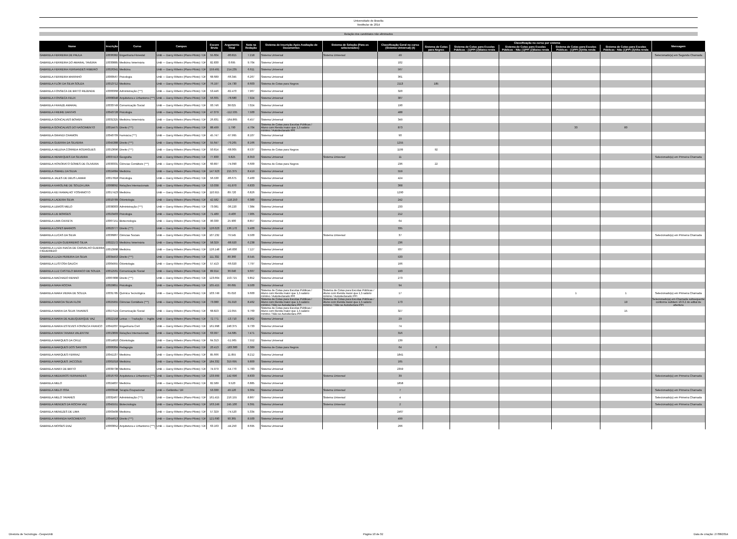Universidade de Brasília
Vestibular de 2014
Relação dos candidatos não eliminados
| Nome | Inscrição | Curso | Campus | Escore Bruto | Argumento Final | Nota na Redação | Sistema de Inscrição Após Avaliação de Documentos | Sistema de Seleção (Para os selecionados) | Classificação Geral no curso (Sistema Universal) (4) | Classificação no curso por sistema | | | | | Mensagem |
| --- | --- | --- | --- | --- | --- | --- | --- | --- | --- | --- | --- | --- | --- | --- | --- |
| | | | | | | | | | | Sistema de Cotas para Negros | Sistema de Cotas para Escolas Públicas - (1)PPI (2)Baixa renda | Sistema de Cotas para Escolas Públicas - Não (1)PPI (2)Baixa renda | Sistema de Cotas para Escolas Públicas - (1)PPI (3)Alta renda | Sistema de Cotas para Escolas Públicas - Não (1)PPI (3)Alta renda | |
| GABRIELA FERREIRA DE PAULA | 10036382 | Engenharia Florestal | UnB — Darcy Ribeiro (Plano Piloto) / DF | 55.604 | -80.815 | 7.218 | Sistema Universal | Sistema Universal | 49 | | | | | | Selecionado(a) em Segunda Chamada |
| GABRIELA FERREIRA DO AMARAL TAVEIRA | 10030885 | Medicina Veterinária | UnB — Darcy Ribeiro (Plano Piloto) / DF | 82.830 | 0.695 | 9.704 | Sistema Universal | | 102 | | | | | | |
| GABRIELA FERREIRA FERNANDES RIBEIRO | 10026341 | Medicina | UnB — Darcy Ribeiro (Plano Piloto) / DF | 159.491 | 214.235 | 6.611 | Sistema Universal | | 567 | | | | | | |
| GABRIELA FERREIRA MARINHO | 10000567 | Psicologia | UnB — Darcy Ribeiro (Plano Piloto) / DF | 68.689 | -66.345 | 6.267 | Sistema Universal | | 361 | | | | | | |
| GABRIELA FLOR DA SILVA SOUZA | 10013712 | Medicina | UnB — Darcy Ribeiro (Plano Piloto) / DF | 76.197 | -24.730 | 8.603 | Sistema de Cotas para Negros | | 2113 | 185 | | | | | |
| GABRIELA FONSECA DE BRITO REZENDE | 10000368 | Administração (***) | UnB — Darcy Ribeiro (Plano Piloto) / DF | 53.446 | -82.470 | 7.967 | Sistema Universal | | 320 | | | | | | |
| GABRIELA FONSECA FELIX | 10008348 | Arquitetura e Urbanismo (***) | UnB — Darcy Ribeiro (Plano Piloto) / DF | 56.665 | -78.680 | 7.924 | Sistema Universal | | 307 | | | | | | |
| GABRIELA FRANZE AMARAL | 10033749 | Comunicação Social | UnB — Darcy Ribeiro (Plano Piloto) / DF | 93.746 | 38.025 | 7.024 | Sistema Universal | | 190 | | | | | | |
| GABRIELA FREIRE DANTAS | 10043728 | Psicologia | UnB — Darcy Ribeiro (Plano Piloto) / DF | 47.079 | -112.535 | 7.500 | Sistema Universal | | 488 | | | | | | |
| GABRIELA GONCALVES BOWEN | 10031325 | Medicina Veterinária | UnB — Darcy Ribeiro (Plano Piloto) / DF | 26.831 | -164.865 | 6.457 | Sistema Universal | | 349 | | | | | | |
| GABRIELA GONCALVES DO NASCIMENTO | 10014475 | Direito (***) | UnB — Darcy Ribeiro (Plano Piloto) / DF | 88.499 | 1.790 | 4.704 | Sistema de Cotas para Escolas Públicas / Aluno com Renda maior que 1,5 salário mínimo / Autodeclarado PPI | | 873 | | | | 33 | 80 | |
| GABRIELA GRANDI CHAMON | 10040709 | Farmácia (***) | UnB — Darcy Ribeiro (Plano Piloto) / DF | 45.747 | -97.995 | 8.107 | Sistema Universal | | 90 | | | | | | |
| GABRIELA GUERRA DA SILVEIRA | 10045388 | Direito (***) | UnB — Darcy Ribeiro (Plano Piloto) / DF | 55.647 | -79.265 | 8.166 | Sistema Universal | | 1255 | | | | | | |
| GABRIELA HELENA CORREIA RODRIGUES | 10013696 | Direito (***) | UnB — Darcy Ribeiro (Plano Piloto) / DF | 50.814 | -68.005 | 8.537 | Sistema de Cotas para Negros | | 1199 | 92 | | | | | |
| GABRIELA HENRIQUES DA SILVEIRA | 10037413 | Geografia | UnB — Darcy Ribeiro (Plano Piloto) / DF | 77.830 | 9.825 | 8.353 | Sistema Universal | Sistema Universal | 11 | | | | | | Selecionado(a) em Primeira Chamada |
| GABRIELA HONORATO GOMES DE OLIVEIRA | 10030331 | Ciências Contábeis (***) | UnB — Darcy Ribeiro (Plano Piloto) / DF | 60.897 | -74.090 | 6.600 | Sistema de Cotas para Negros | | 236 | 22 | | | | | |
| GABRIELA ISMAEL DA SILVA | 10024684 | Medicina | UnB — Darcy Ribeiro (Plano Piloto) / DF | 147.923 | 215.375 | 8.419 | Sistema Universal | | 559 | | | | | | |
| GABRIELA JALES DE DEUS LAMAR | 10017818 | Psicologia | UnB — Darcy Ribeiro (Plano Piloto) / DF | 56.530 | -86.675 | 6.460 | Sistema Universal | | 424 | | | | | | |
| GABRIELA KAROLINE DE SOUZA LIRA | 10008092 | Relações Internacionais | UnB — Darcy Ribeiro (Plano Piloto) / DF | 53.038 | -91.870 | 6.833 | Sistema Universal | | 368 | | | | | | |
| GABRIELA KEI RAMALHO YOSHIMOTO | 10017423 | Medicina | UnB — Darcy Ribeiro (Plano Piloto) / DF | 110.915 | 89.720 | 6.826 | Sistema Universal | | 1290 | | | | | | |
| GABRIELA LADEIRA SILVA | 10010789 | Odontologia | UnB — Darcy Ribeiro (Plano Piloto) / DF | 42.582 | -118.250 | 6.380 | Sistema Universal | | 242 | | | | | | |
| GABRIELA LEMOS MELO | 10038303 | Administração (***) | UnB — Darcy Ribeiro (Plano Piloto) / DF | 73.081 | -36.220 | 7.384 | Sistema Universal | | 233 | | | | | | |
| GABRIELA LIE BORGES | 10023403 | Psicologia | UnB — Darcy Ribeiro (Plano Piloto) / DF | 71.489 | -9.400 | 7.905 | Sistema Universal | | 212 | | | | | | |
| GABRIELA LIMA CAIXETA | 10007151 | Biotecnologia | UnB — Darcy Ribeiro (Plano Piloto) / DF | 90.330 | 25.900 | 8.857 | Sistema Universal | | 64 | | | | | | |
| GABRIELA LOPES BARROS | 10023777 | Direito (***) | UnB — Darcy Ribeiro (Plano Piloto) / DF | 126.023 | 136.170 | 9.400 | Sistema Universal | | 335 | | | | | | |
| GABRIELA LUCAS DA SILVA | 10036867 | Ciências Sociais | UnB — Darcy Ribeiro (Plano Piloto) / DF | 107.232 | 79.545 | 9.500 | Sistema Universal | Sistema Universal | 37 | | | | | | Selecionado(a) em Primeira Chamada |
| GABRIELA LUIZA GUERREIRO SILVA | 10022172 | Medicina Veterinária | UnB — Darcy Ribeiro (Plano Piloto) / DF | 58.329 | -88.920 | 6.238 | Sistema Universal | | 236 | | | | | | |
| GABRIELA LUIZA INACIA DE CARVALHO GUERRA FIGUEIREDO | 10013998 | Medicina | UnB — Darcy Ribeiro (Plano Piloto) / DF | 126.148 | 146.830 | 7.127 | Sistema Universal | | 937 | | | | | | |
| GABRIELA LUIZA PEREIRA DA SILVA | 10034453 | Direito (***) | UnB — Darcy Ribeiro (Plano Piloto) / DF | 111.332 | 80.360 | 8.545 | Sistema Universal | | 533 | | | | | | |
| GABRIELA LUSTOSA GAUCH | 10004955 | Odontologia | UnB — Darcy Ribeiro (Plano Piloto) / DF | 57.413 | -66.020 | 7.797 | Sistema Universal | | 166 | | | | | | |
| GABRIELA LUZ CASTELO BRANCO DE SOUZA | 10012561 | Comunicação Social | UnB — Darcy Ribeiro (Plano Piloto) / DF | 89.914 | 36.040 | 9.667 | Sistema Universal | | 193 | | | | | | |
| GABRIELA MACHADO RENNO | 10007808 | Direito (***) | UnB — Darcy Ribeiro (Plano Piloto) / DF | 123.664 | 153.715 | 9.852 | Sistema Universal | | 273 | | | | | | |
| GABRIELA MAIA ROCHA | 10029851 | Psicologia | UnB — Darcy Ribeiro (Plano Piloto) / DF | 105.415 | 66.695 | 9.500 | Sistema Universal | | 94 | | | | | | |
| GABRIELA MARA VIEIRA DE SOUZA | 10031785 | Química Tecnológica | UnB — Darcy Ribeiro (Plano Piloto) / DF | 103.749 | 65.010 | 9.600 | Sistema de Cotas para Escolas Públicas / Aluno com Renda maior que 1,5 salário mínimo / Autodeclarado PPI | Sistema de Cotas para Escolas Públicas / Aluno com Renda maior que 1,5 salário mínimo / Autodeclarado PPI | 17 | | | | 1 | 1 | Selecionado(a) em Primeira Chamada |
| GABRIELA MARCIA SILVA FLOR | 10025955 | Ciências Contábeis (***) | UnB — Darcy Ribeiro (Plano Piloto) / DF | 73.080 | -31.910 | 8.462 | Sistema de Cotas para Escolas Públicas / Aluno com Renda maior que 1,5 salário mínimo / Não se Autodeclara PPI | Sistema de Cotas para Escolas Públicas / Aluno com Renda maior que 1,5 salário mínimo / Não se Autodeclara PPI | 173 | | | | | 19 | Selecionado(a) em Chamada subsequente conforme subitem 10.3.2 do edital de abertura |
| GABRIELA MARIA DA SILVA TAVARES | 10027524 | Comunicação Social | UnB — Darcy Ribeiro (Plano Piloto) / DF | 68.823 | -22.055 | 9.760 | Sistema de Cotas para Escolas Públicas / Aluno com Renda maior que 1,5 salário mínimo / Não se Autodeclara PPI | | 327 | | | | | 15 | |
| GABRIELA MARIA DE ALBUQUERQUE VAZ | 10022158 | Letras — Tradução — Inglês | UnB — Darcy Ribeiro (Plano Piloto) / DF | 72.771 | -13.710 | 8.962 | Sistema Universal | | 29 | | | | | | |
| GABRIELA MARIA ESTEVES FONSECA FRANCO | 10041037 | Engenharia Civil | UnB — Darcy Ribeiro (Plano Piloto) / DF | 161.998 | 240.375 | 9.733 | Sistema Universal | | 74 | | | | | | |
| GABRIELA MARIA TANAKA VALENTINI | 10013899 | Relações Internacionais | UnB — Darcy Ribeiro (Plano Piloto) / DF | 63.997 | -54.685 | 7.471 | Sistema Universal | | 316 | | | | | | |
| GABRIELA MARQUES DA CRUZ | 10014810 | Odontologia | UnB — Darcy Ribeiro (Plano Piloto) / DF | 64.313 | -51.965 | 7.552 | Sistema Universal | | 139 | | | | | | |
| GABRIELA MARQUES DOS SANTOS | 10006304 | Pedagogia | UnB — Darcy Ribeiro (Plano Piloto) / DF | 20.413 | -183.380 | 6.389 | Sistema de Cotas para Negros | | 64 | 6 | | | | | |
| GABRIELA MARQUES FERRAZ | 10041137 | Medicina | UnB — Darcy Ribeiro (Plano Piloto) / DF | 85.666 | 11.855 | 8.212 | Sistema Universal | | 1841 | | | | | | |
| GABRIELA MARQUES JACCOUD | 10001018 | Medicina | UnB — Darcy Ribeiro (Plano Piloto) / DF | 184.332 | 319.695 | 9.800 | Sistema Universal | | 165 | | | | | | |
| GABRIELA MARX DE BRITO | 10039738 | Medicina | UnB — Darcy Ribeiro (Plano Piloto) / DF | 74.979 | -54.770 | 5.783 | Sistema Universal | | 2359 | | | | | | |
| GABRIELA MEDEIROS FERNANDES | 10016763 | Arquitetura e Urbanismo (***) | UnB — Darcy Ribeiro (Plano Piloto) / DF | 133.999 | 142.690 | 8.833 | Sistema Universal | Sistema Universal | 39 | | | | | | Selecionado(a) em Primeira Chamada |
| GABRIELA MELO | 10024837 | Medicina | UnB — Darcy Ribeiro (Plano Piloto) / DF | 82.589 | 9.520 | 6.885 | Sistema Universal | | 1858 | | | | | | |
| GABRIELA MELO ISSA | 10003948 | Terapia Ocupacional | UnB — Ceilândia / DF | 53.330 | 49.120 | 9.364 | Sistema Universal | Sistema Universal | 7 | | | | | | Selecionado(a) em Primeira Chamada |
| GABRIELA MELO TAVARES | 10032467 | Administração (***) | UnB — Darcy Ribeiro (Plano Piloto) / DF | 161.415 | 216.155 | 8.867 | Sistema Universal | Sistema Universal | 4 | | | | | | Selecionado(a) em Primeira Chamada |
| GABRIELA MENDES DA ROCHA VAZ | 10045551 | Biotecnologia | UnB — Darcy Ribeiro (Plano Piloto) / DF | 163.249 | 245.100 | 9.391 | Sistema Universal | Sistema Universal | 2 | | | | | | Selecionado(a) em Primeira Chamada |
| GABRIELA MENEZES DE LIMA | 10003408 | Medicina | UnB — Darcy Ribeiro (Plano Piloto) / DF | 57.329 | -74.520 | 5.334 | Sistema Universal | | 2467 | | | | | | |
| GABRIELA MIRANDA NASCIMENTO | 10044613 | Direito (***) | UnB — Darcy Ribeiro (Plano Piloto) / DF | 121.690 | 90.365 | 8.500 | Sistema Universal | | 499 | | | | | | |
| GABRIELA MOISES DIAZ | 10003052 | Arquitetura e Urbanismo (***) | UnB — Darcy Ribeiro (Plano Piloto) / DF | 63.163 | -44.250 | 8.695 | Sistema Universal | | 266 | | | | | | |
Diretoria de Tecnologia - CespeUnB Página 10 de 32 Data de criação: 27/08/2014